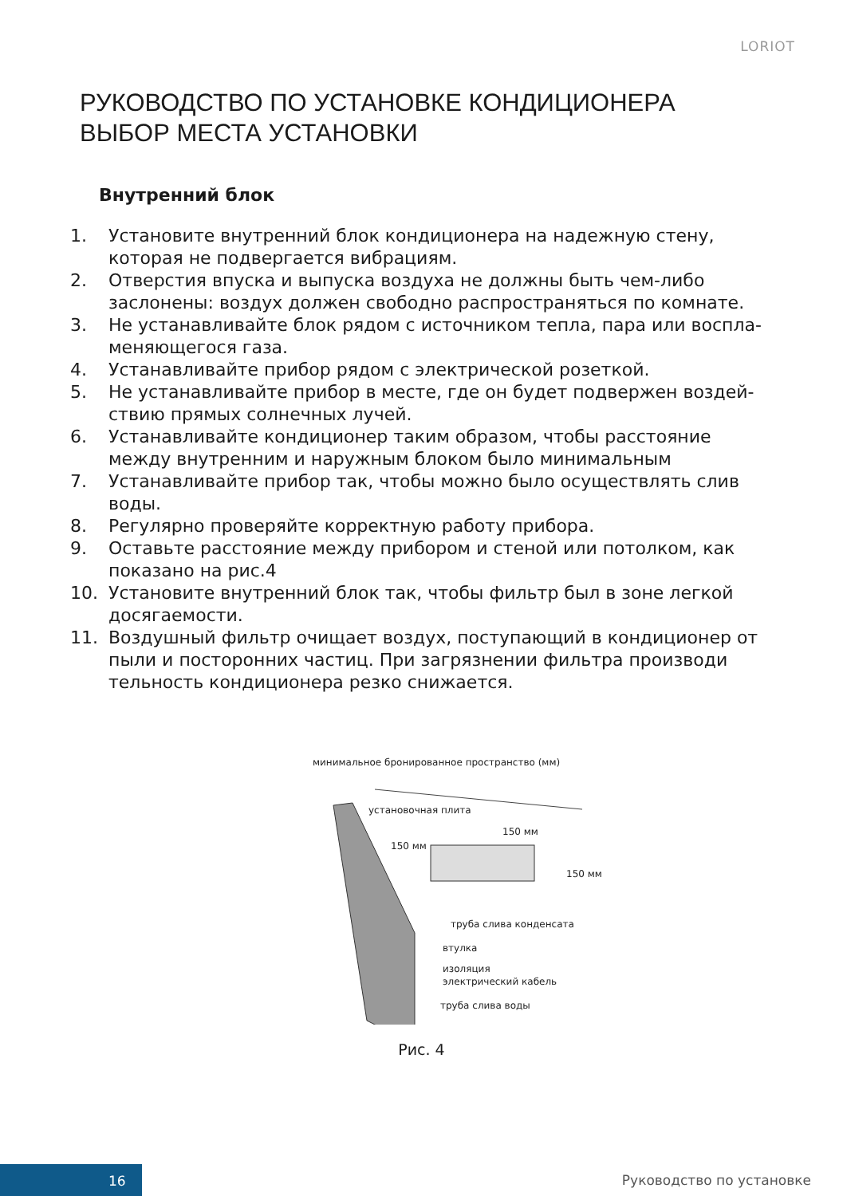LORIOT
РУКОВОДСТВО ПО УСТАНОВКЕ КОНДИЦИОНЕРА
ВЫБОР МЕСТА УСТАНОВКИ
Внутренний блок
1. Установите внутренний блок кондиционера на надежную стену, которая не подвергается вибрациям.
2. Отверстия впуска и выпуска воздуха не должны быть чем-либо заслонены: воздух должен свободно распространяться по комнате.
3. Не устанавливайте блок рядом с источником тепла, пара или воспла-меняющегося газа.
4. Устанавливайте прибор рядом с электрической розеткой.
5. Не устанавливайте прибор в месте, где он будет подвержен воздей-ствию прямых солнечных лучей.
6. Устанавливайте кондиционер таким образом, чтобы расстояние между внутренним и наружным блоком было минимальным
7. Устанавливайте прибор так, чтобы можно было осуществлять слив воды.
8. Регулярно проверяйте корректную работу прибора.
9. Оставьте расстояние между прибором и стеной или потолком, как показано на рис.4
10. Установите внутренний блок так, чтобы фильтр был в зоне легкой досягаемости.
11. Воздушный фильтр очищает воздух, поступающий в кондиционер от пыли и посторонних частиц. При загрязнении фильтра производи тельность кондиционера резко снижается.
минимальное бронированное пространство (мм)
установочная плита
150 мм
150 мм
150 мм
труба слива конденсата
втулка
изоляция
электрический кабель
труба слива воды
Рис. 4
16 Руководство по установке